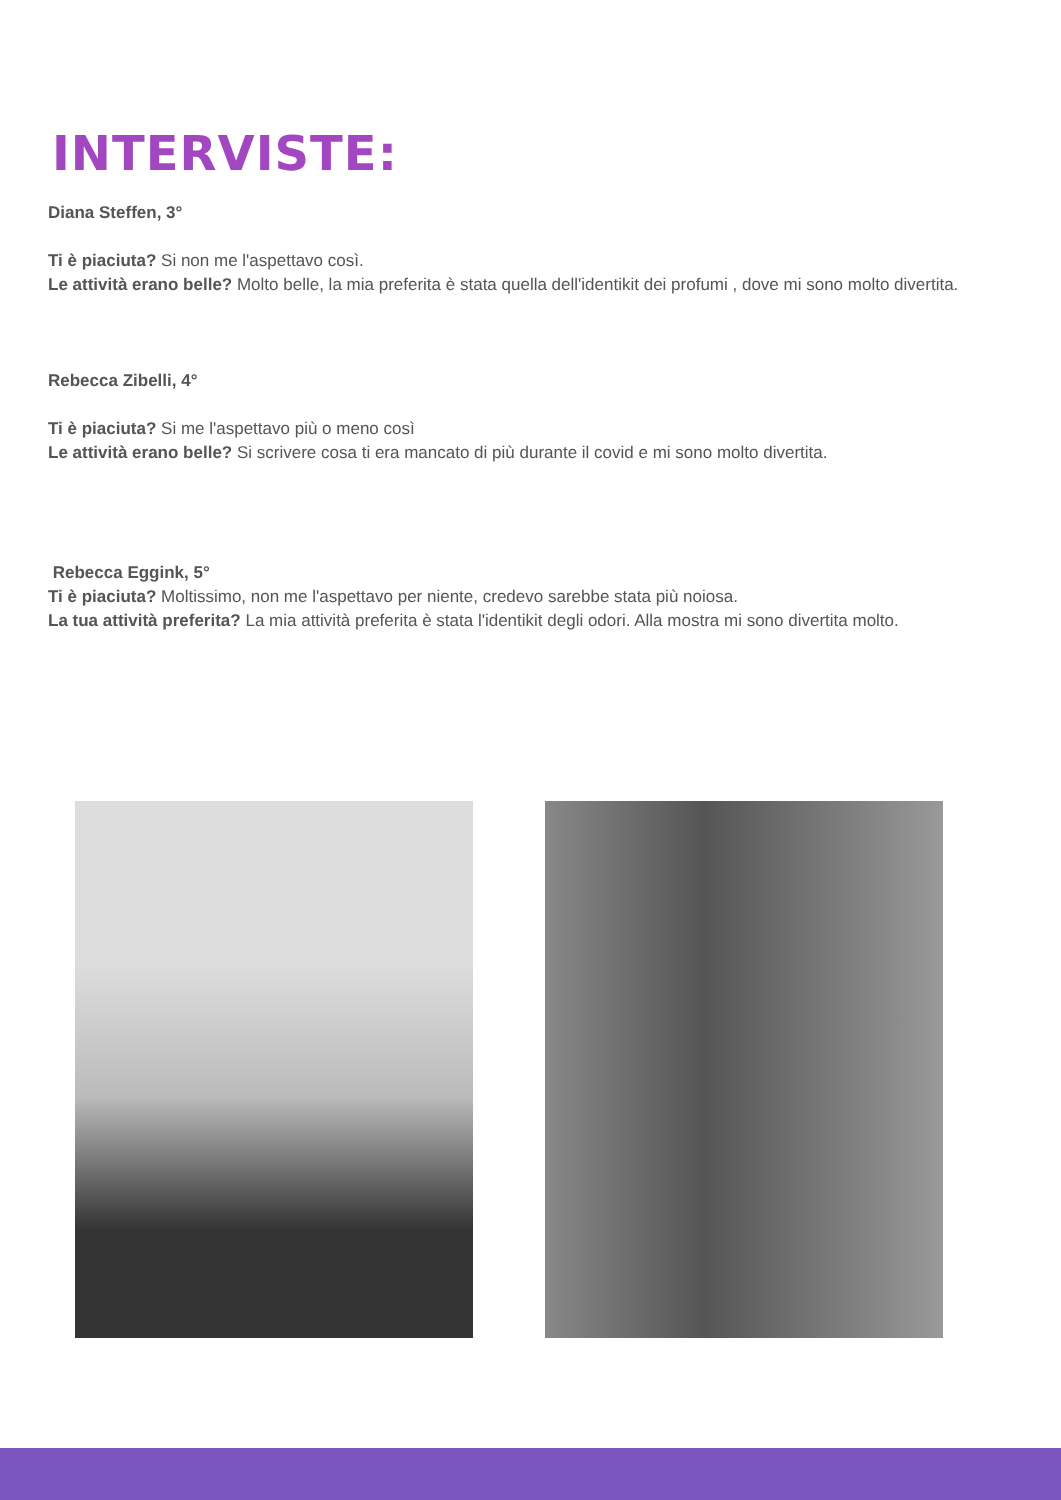INTERVISTE:
Diana Steffen, 3°
Ti è piaciuta? Si non me l'aspettavo così.
Le attività erano belle? Molto belle, la mia preferita è stata quella dell'identikit dei profumi , dove mi sono molto divertita.
Rebecca Zibelli, 4°
Ti è piaciuta? Si me l'aspettavo più o meno così
Le attività erano belle? Si scrivere cosa ti era mancato di più durante il covid e mi sono molto divertita.
Rebecca Eggink, 5°
Ti è piaciuta? Moltissimo, non me l'aspettavo per niente, credevo sarebbe stata più noiosa.
La tua attività preferita? La mia attività preferita è stata l'identikit degli odori. Alla mostra mi sono divertita molto.